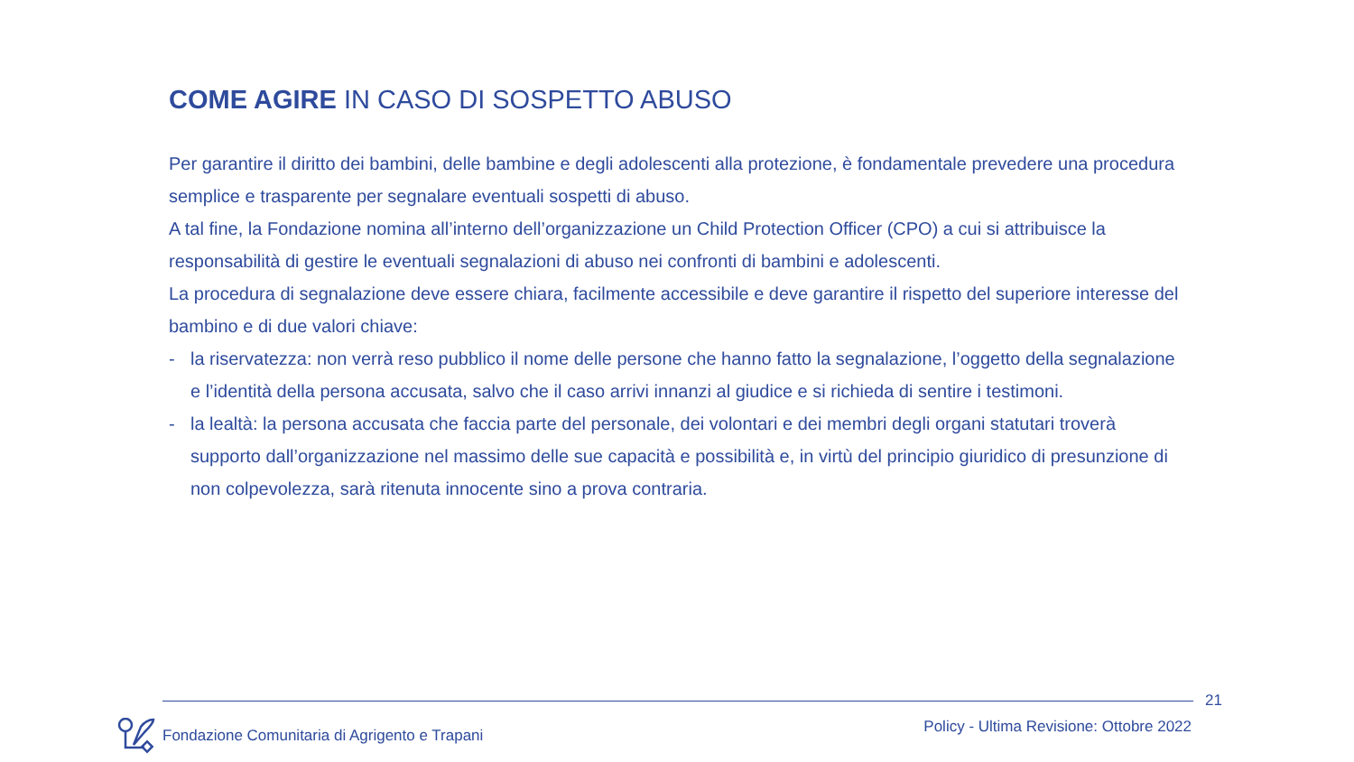COME AGIRE IN CASO DI SOSPETTO ABUSO
Per garantire il diritto dei bambini, delle bambine e degli adolescenti alla protezione, è fondamentale prevedere una procedura semplice e trasparente per segnalare eventuali sospetti di abuso.
A tal fine, la Fondazione nomina all’interno dell’organizzazione un Child Protection Officer (CPO) a cui si attribuisce la responsabilità di gestire le eventuali segnalazioni di abuso nei confronti di bambini e adolescenti.
La procedura di segnalazione deve essere chiara, facilmente accessibile e deve garantire il rispetto del superiore interesse del bambino e di due valori chiave:
- la riservatezza: non verrà reso pubblico il nome delle persone che hanno fatto la segnalazione, l’oggetto della segnalazione e l’identità della persona accusata, salvo che il caso arrivi innanzi al giudice e si richieda di sentire i testimoni.
- la lealtà: la persona accusata che faccia parte del personale, dei volontari e dei membri degli organi statutari troverà supporto dall’organizzazione nel massimo delle sue capacità e possibilità e, in virtù del principio giuridico di presunzione di non colpevolezza, sarà ritenuta innocente sino a prova contraria.
21
Fondazione Comunitaria di Agrigento e Trapani
Policy - Ultima Revisione: Ottobre 2022